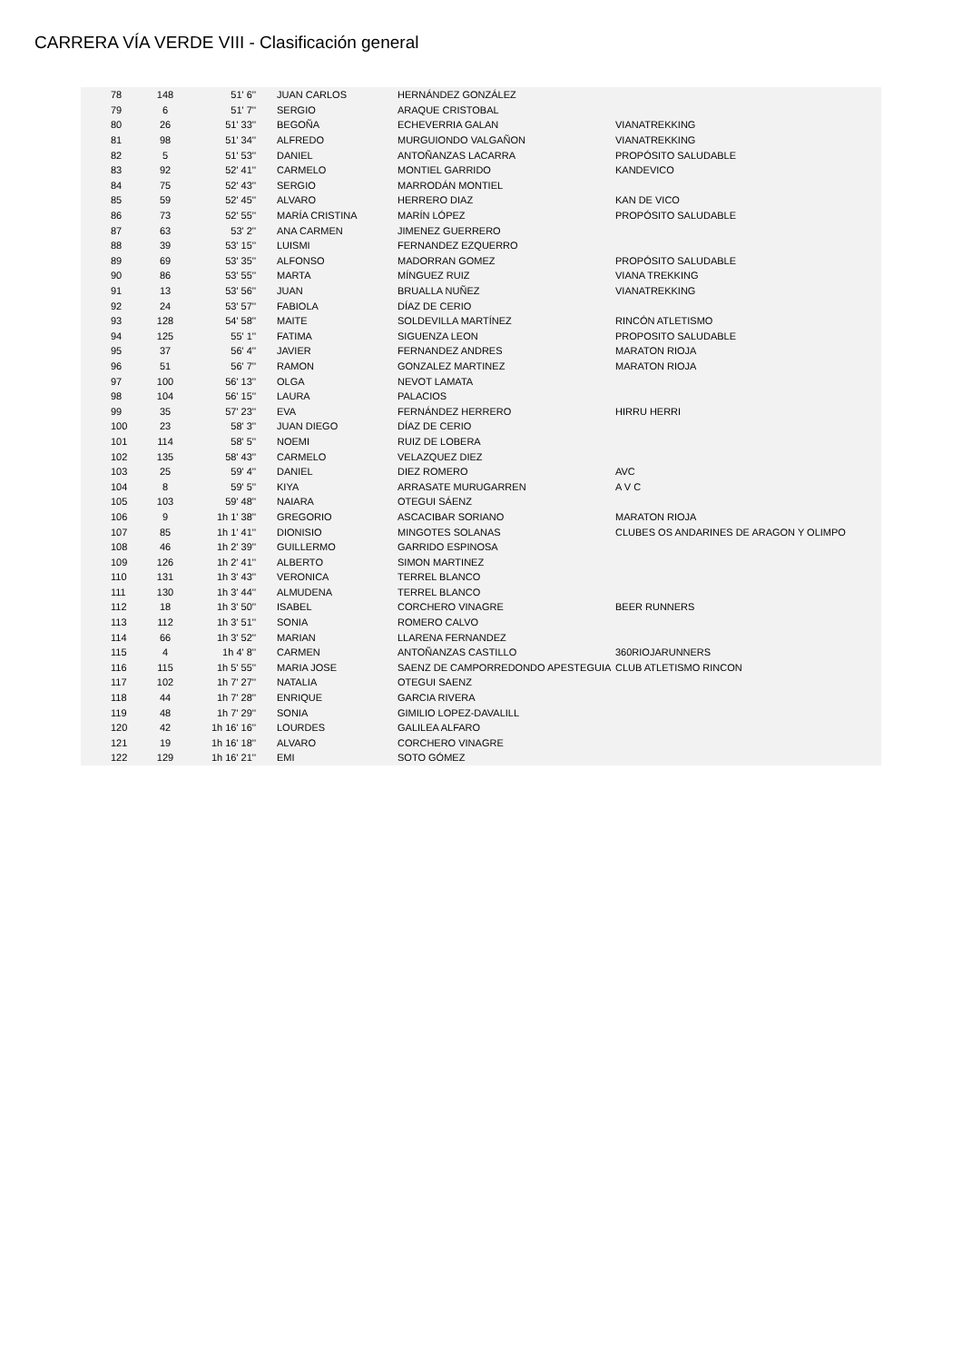CARRERA VÍA VERDE VIII - Clasificación general
| 78 | 148 | 51' 6'' | JUAN CARLOS | HERNÁNDEZ GONZÁLEZ | |
| 79 | 6 | 51' 7'' | SERGIO | ARAQUE CRISTOBAL | |
| 80 | 26 | 51' 33'' | BEGOÑA | ECHEVERRIA GALAN | VIANATREKKING |
| 81 | 98 | 51' 34'' | ALFREDO | MURGUIONDO VALGAÑON | VIANATREKKING |
| 82 | 5 | 51' 53'' | DANIEL | ANTOÑANZAS LACARRA | PROPÓSITO SALUDABLE |
| 83 | 92 | 52' 41'' | CARMELO | MONTIEL GARRIDO | KANDEVICO |
| 84 | 75 | 52' 43'' | SERGIO | MARRODÁN MONTIEL | |
| 85 | 59 | 52' 45'' | ALVARO | HERRERO DIAZ | KAN DE VICO |
| 86 | 73 | 52' 55'' | MARÍA CRISTINA | MARÍN LÓPEZ | PROPÓSITO SALUDABLE |
| 87 | 63 | 53' 2'' | ANA CARMEN | JIMENEZ GUERRERO | |
| 88 | 39 | 53' 15'' | LUISMI | FERNANDEZ EZQUERRO | |
| 89 | 69 | 53' 35'' | ALFONSO | MADORRAN GOMEZ | PROPÓSITO SALUDABLE |
| 90 | 86 | 53' 55'' | MARTA | MÍNGUEZ RUIZ | VIANA TREKKING |
| 91 | 13 | 53' 56'' | JUAN | BRUALLA NUÑEZ | VIANATREKKING |
| 92 | 24 | 53' 57'' | FABIOLA | DÍAZ DE CERIO | |
| 93 | 128 | 54' 58'' | MAITE | SOLDEVILLA MARTÍNEZ | RINCÓN ATLETISMO |
| 94 | 125 | 55' 1'' | FATIMA | SIGUENZA LEON | PROPOSITO SALUDABLE |
| 95 | 37 | 56' 4'' | JAVIER | FERNANDEZ ANDRES | MARATON RIOJA |
| 96 | 51 | 56' 7'' | RAMON | GONZALEZ MARTINEZ | MARATON RIOJA |
| 97 | 100 | 56' 13'' | OLGA | NEVOT LAMATA | |
| 98 | 104 | 56' 15'' | LAURA | PALACIOS | |
| 99 | 35 | 57' 23'' | EVA | FERNÁNDEZ HERRERO | HIRRU HERRI |
| 100 | 23 | 58' 3'' | JUAN DIEGO | DÍAZ DE CERIO | |
| 101 | 114 | 58' 5'' | NOEMI | RUIZ DE LOBERA | |
| 102 | 135 | 58' 43'' | CARMELO | VELAZQUEZ DIEZ | |
| 103 | 25 | 59' 4'' | DANIEL | DIEZ ROMERO | AVC |
| 104 | 8 | 59' 5'' | KIYA | ARRASATE MURUGARREN | A V C |
| 105 | 103 | 59' 48'' | NAIARA | OTEGUI SÁENZ | |
| 106 | 9 | 1h 1' 38'' | GREGORIO | ASCACIBAR SORIANO | MARATON RIOJA |
| 107 | 85 | 1h 1' 41'' | DIONISIO | MINGOTES SOLANAS | CLUBES OS ANDARINES DE ARAGON Y OLIMPO |
| 108 | 46 | 1h 2' 39'' | GUILLERMO | GARRIDO ESPINOSA | |
| 109 | 126 | 1h 2' 41'' | ALBERTO | SIMON MARTINEZ | |
| 110 | 131 | 1h 3' 43'' | VERONICA | TERREL BLANCO | |
| 111 | 130 | 1h 3' 44'' | ALMUDENA | TERREL BLANCO | |
| 112 | 18 | 1h 3' 50'' | ISABEL | CORCHERO VINAGRE | BEER RUNNERS |
| 113 | 112 | 1h 3' 51'' | SONIA | ROMERO CALVO | |
| 114 | 66 | 1h 3' 52'' | MARIAN | LLARENA FERNANDEZ | |
| 115 | 4 | 1h 4' 8'' | CARMEN | ANTOÑANZAS CASTILLO | 360RIOJARUNNERS |
| 116 | 115 | 1h 5' 55'' | MARIA JOSE | SAENZ DE CAMPORREDONDO APESTEGUIA | CLUB ATLETISMO RINCON |
| 117 | 102 | 1h 7' 27'' | NATALIA | OTEGUI SAENZ | |
| 118 | 44 | 1h 7' 28'' | ENRIQUE | GARCIA RIVERA | |
| 119 | 48 | 1h 7' 29'' | SONIA | GIMILIO LOPEZ-DAVALILL | |
| 120 | 42 | 1h 16' 16'' | LOURDES | GALILEA ALFARO | |
| 121 | 19 | 1h 16' 18'' | ALVARO | CORCHERO VINAGRE | |
| 122 | 129 | 1h 16' 21'' | EMI | SOTO GÓMEZ | |